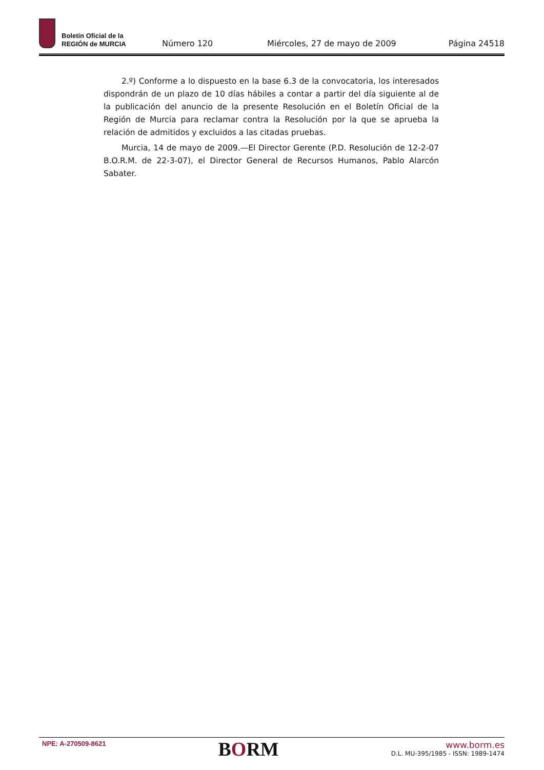Boletín Oficial de la
REGIÓN de MURCIA
Número 120
Miércoles, 27 de mayo de 2009
Página 24518
2.º) Conforme a lo dispuesto en la base 6.3 de la convocatoria, los interesados dispondrán de un plazo de 10 días hábiles a contar a partir del día siguiente al de la publicación del anuncio de la presente Resolución en el Boletín Oficial de la Región de Murcia para reclamar contra la Resolución por la que se aprueba la relación de admitidos y excluidos a las citadas pruebas.
Murcia, 14 de mayo de 2009.—El Director Gerente (P.D. Resolución de 12-2-07 B.O.R.M. de 22-3-07), el Director General de Recursos Humanos, Pablo Alarcón Sabater.
NPE: A-270509-8621
BORM
www.borm.es
D.L. MU-395/1985 - ISSN: 1989-1474